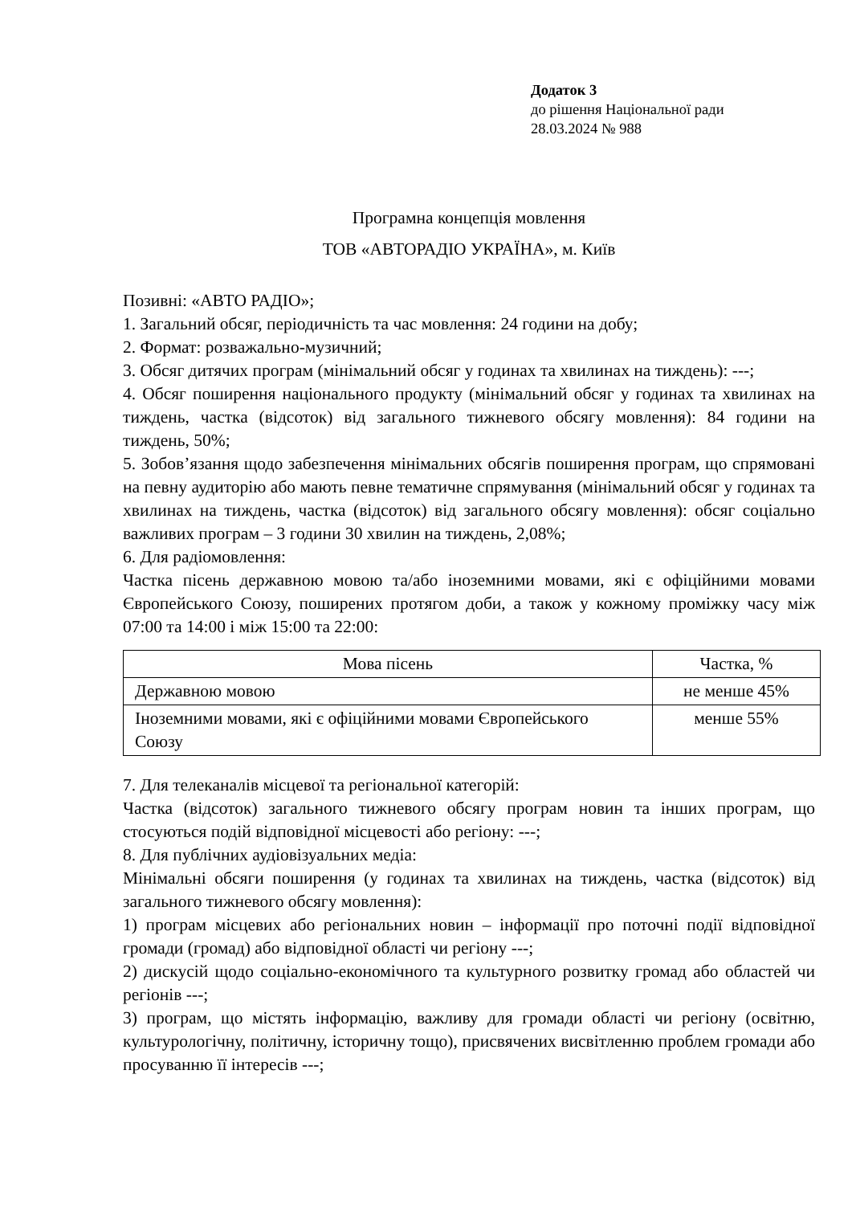Додаток 3
до рішення Національної ради
28.03.2024 № 988
Програмна концепція мовлення
ТОВ «АВТОРАДІО УКРАЇНА», м. Київ
Позивні: «АВТО РАДІО»;
1. Загальний обсяг, періодичність та час мовлення: 24 години на добу;
2. Формат: розважально-музичний;
3. Обсяг дитячих програм (мінімальний обсяг у годинах та хвилинах на тиждень): ---;
4. Обсяг поширення національного продукту (мінімальний обсяг у годинах та хвилинах на тиждень, частка (відсоток) від загального тижневого обсягу мовлення): 84 години на тиждень, 50%;
5. Зобов’язання щодо забезпечення мінімальних обсягів поширення програм, що спрямовані на певну аудиторію або мають певне тематичне спрямування (мінімальний обсяг у годинах та хвилинах на тиждень, частка (відсоток) від загального обсягу мовлення): обсяг соціально важливих програм – 3 години 30 хвилин на тиждень, 2,08%;
6. Для радіомовлення:
Частка пісень державною мовою та/або іноземними мовами, які є офіційними мовами Європейського Союзу, поширених протягом доби, а також у кожному проміжку часу між 07:00 та 14:00 і між 15:00 та 22:00:
| Мова пісень | Частка, % |
| --- | --- |
| Державною мовою | не менше 45% |
| Іноземними мовами, які є офіційними мовами Європейського Союзу | менше 55% |
7. Для телеканалів місцевої та регіональної категорій:
Частка (відсоток) загального тижневого обсягу програм новин та інших програм, що стосуються подій відповідної місцевості або регіону: ---;
8. Для публічних аудіовізуальних медіа:
Мінімальні обсяги поширення (у годинах та хвилинах на тиждень, частка (відсоток) від загального тижневого обсягу мовлення):
1) програм місцевих або регіональних новин – інформації про поточні події відповідної громади (громад) або відповідної області чи регіону ---;
2) дискусій щодо соціально-економічного та культурного розвитку громад або областей чи регіонів ---;
3) програм, що містять інформацію, важливу для громади області чи регіону (освітню, культурологічну, політичну, історичну тощо), присвячених висвітленню проблем громади або просуванню її інтересів ---;